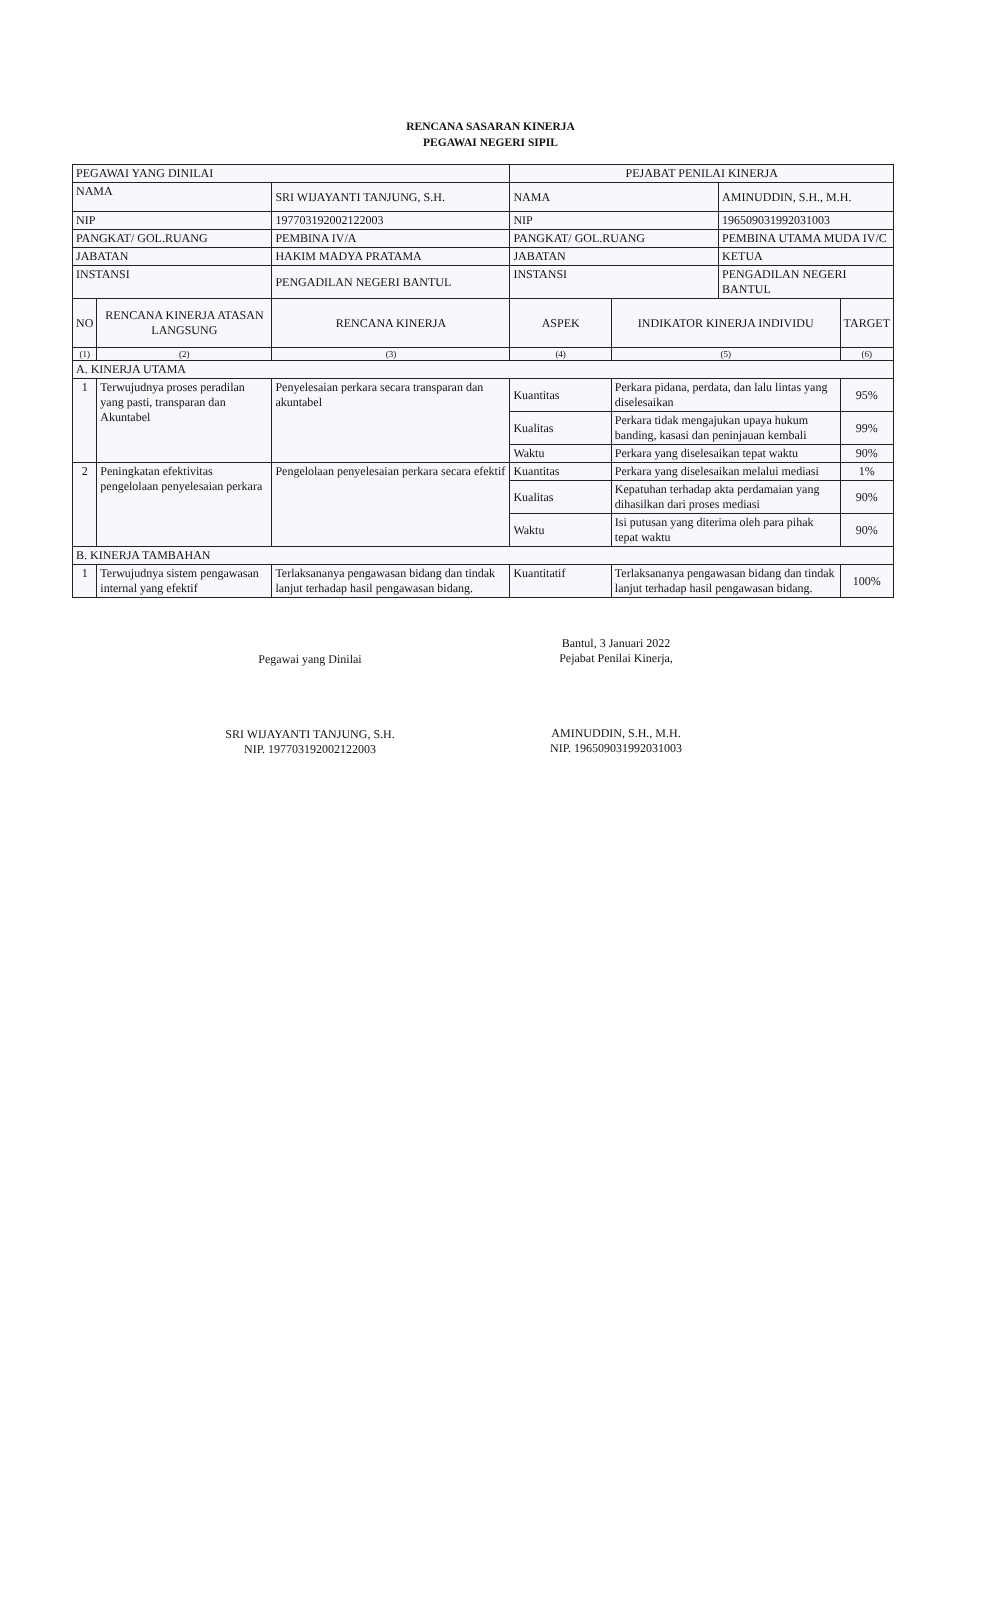RENCANA SASARAN KINERJA
PEGAWAI NEGERI SIPIL
| PEGAWAI YANG DINILAI | | | PEJABAT PENILAI KINERJA | | | |
| NAMA | | SRI WIJAYANTI TANJUNG, S.H. | NAMA | | AMINUDDIN, S.H., M.H. | |
| NIP | | 197703192002122003 | NIP | | 196509031992031003 | |
| PANGKAT/ GOL.RUANG | | PEMBINA IV/A | PANGKAT/ GOL.RUANG | | PEMBINA UTAMA MUDA IV/C | |
| JABATAN | | HAKIM MADYA PRATAMA | JABATAN | | KETUA | |
| INSTANSI | | PENGADILAN NEGERI BANTUL | INSTANSI | | PENGADILAN NEGERI BANTUL | |
| NO | RENCANA KINERJA ATASAN LANGSUNG | RENCANA KINERJA | ASPEK | INDIKATOR KINERJA INDIVIDU | | TARGET |
| (1) | (2) | (3) | (4) | (5) | | (6) |
| A. KINERJA UTAMA | | | | | | |
| 1 | Terwujudnya proses peradilan yang pasti, transparan dan Akuntabel | Penyelesaian perkara secara transparan dan akuntabel | Kuantitas | Perkara pidana, perdata, dan lalu lintas yang diselesaikan | | 95% |
| | | | Kualitas | Perkara tidak mengajukan upaya hukum banding, kasasi dan peninjauan kembali | | 99% |
| | | | Waktu | Perkara yang diselesaikan tepat waktu | | 90% |
| 2 | Peningkatan efektivitas pengelolaan penyelesaian perkara | Pengelolaan penyelesaian perkara secara efektif | Kuantitas | Perkara yang diselesaikan melalui mediasi | | 1% |
| | | | Kualitas | Kepatuhan terhadap akta perdamaian yang dihasilkan dari proses mediasi | | 90% |
| | | | Waktu | Isi putusan yang diterima oleh para pihak tepat waktu | | 90% |
| B. KINERJA TAMBAHAN | | | | | | |
| 1 | Terwujudnya sistem pengawasan internal yang efektif | Terlaksananya pengawasan bidang dan tindak lanjut terhadap hasil pengawasan bidang. | Kuantitatif | Terlaksananya pengawasan bidang dan tindak lanjut terhadap hasil pengawasan bidang. | | 100% |
Pegawai yang Dinilai
SRI WIJAYANTI TANJUNG, S.H.
NIP. 197703192002122003
Bantul, 3 Januari 2022
Pejabat Penilai Kinerja,
AMINUDDIN, S.H., M.H.
NIP. 196509031992031003